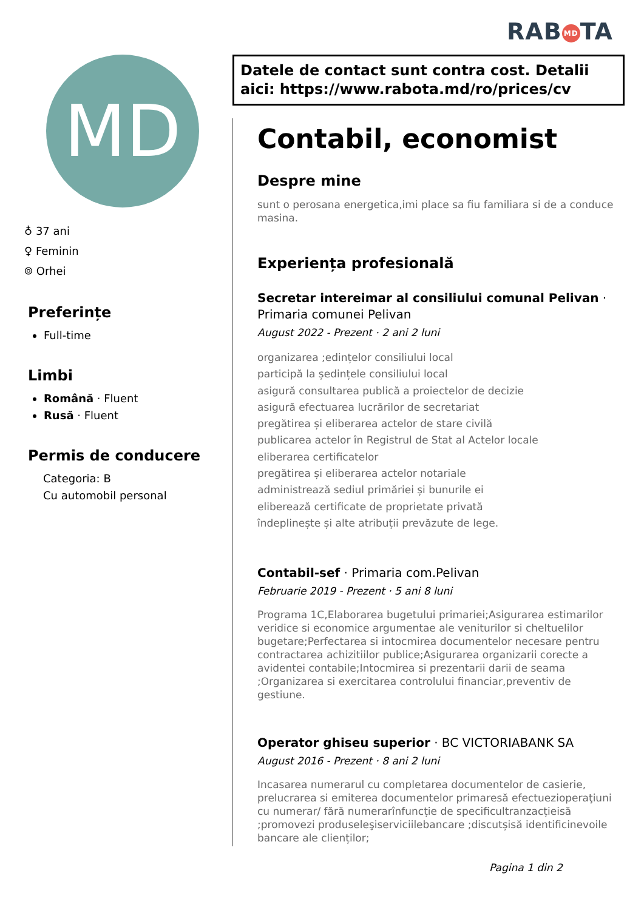RAB MD TA
Datele de contact sunt contra cost. Detalii aici: https://www.rabota.md/ro/prices/cv
MD
♁ 37 ani
♀ Feminin
⌾ Orhei
Preferințe
Full-time
Limbi
Română · Fluent
Rusă · Fluent
Permis de conducere
Categoria: B
Cu automobil personal
Contabil, economist
Despre mine
sunt o perosana energetica,imi place sa fiu familiara si de a conduce masina.
Experiența profesională
Secretar intereimar al consiliului comunal Pelivan · Primaria comunei Pelivan
August 2022 - Prezent · 2 ani 2 luni
organizarea ;edințelor consiliului local
participă la ședințele consiliului local
asigură consultarea publică a proiectelor de decizie
asigură efectuarea lucrărilor de secretariat
pregătirea și eliberarea actelor de stare civilă
publicarea actelor în Registrul de Stat al Actelor locale
eliberarea certificatelor
pregătirea și eliberarea actelor notariale
administrează sediul primăriei și bunurile ei
eliberează certificate de proprietate privată
îndeplinește și alte atribuții prevăzute de lege.
Contabil-sef · Primaria com.Pelivan
Februarie 2019 - Prezent · 5 ani 8 luni
Programa 1C,Elaborarea bugetului primariei;Asigurarea estimarilor veridice si economice argumentae ale veniturilor si cheltuelilor bugetare;Perfectarea si intocmirea documentelor necesare pentru contractarea achizitiilor publice;Asigurarea organizarii corecte a avidentei contabile;Intocmirea si prezentarii darii de seama ;Organizarea si exercitarea controlului financiar,preventiv de gestiune.
Operator ghiseu superior · BC VICTORIABANK SA
August 2016 - Prezent · 8 ani 2 luni
Incasarea numerarul cu completarea documentelor de casierie, prelucrarea si emiterea documentelor primarеsă efectuezioperaţiuni cu numerar/ fără numerarînfuncție de specificultranzacțieisă ;promovezi produseleşiserviciilebancare ;discutșisă identificinevoile bancare ale clienților;
Pagina 1 din 2